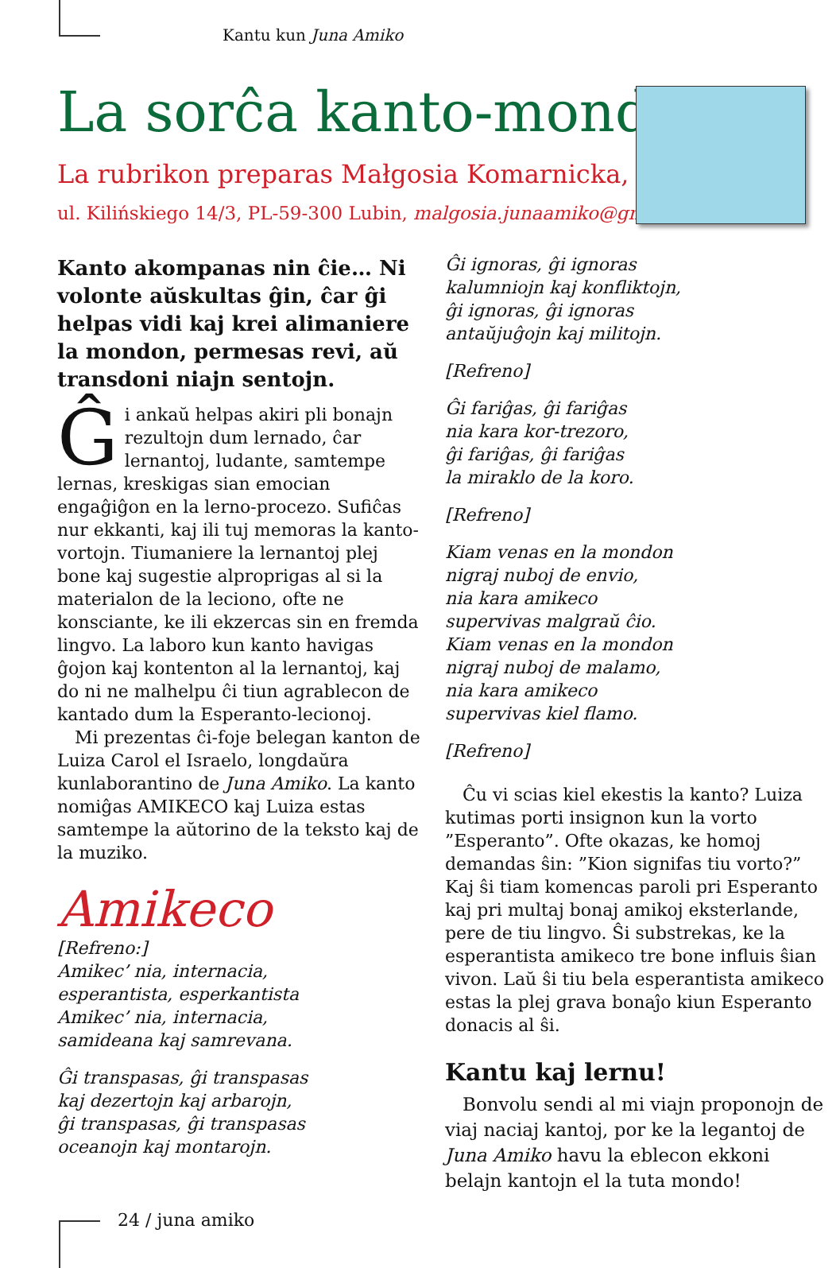Kantu kun Juna Amiko
La sorĉa kanto-mondo
La rubrikon preparas Małgosia Komarnicka,
ul. Kilińskiego 14/3, PL-59-300 Lubin, malgosia.junaamiko@gmail.com
Kanto akompanas nin ĉie… Ni volonte aŭskultas ĝin, ĉar ĝi helpas vidi kaj krei alimaniere la mondon, permesas revi, aŭ transdoni niajn sentojn.
Ĝi ankaŭ helpas akiri pli bonajn rezultojn dum lernado, ĉar lernantoj, ludante, samtempe lernas, kreskigas sian emocian engaĝiĝon en la lerno-procezo. Sufiĉas nur ekkanti, kaj ili tuj memoras la kanto-vortojn. Tiumaniere la lernantoj plej bone kaj sugestie alpropri­gas al si la materialon de la leciono, ofte ne konsciante, ke ili ekzercas sin en fremda lingvo. La laboro kun kanto havigas ĝojon kaj kontenton al la lernantoj, kaj do ni ne malhelpu ĉi tiun agrablecon de kantado dum la Esperanto-lecionoj.
Mi prezentas ĉi-foje belegan kanton de Luiza Carol el Israelo, longdaŭra kunlaborantino de Juna Amiko. La kanto nomiĝas AMIKECO kaj Luiza estas samtempe la aŭtorino de la teksto kaj de la muziko.
Amikeco
[Refreno:]
Amikec’ nia, internacia,
esperantista, esperkantista
Amikec’ nia, internacia,
samideana kaj samrevana.
Ĝi transpasas, ĝi transpasas
kaj dezertojn kaj arbarojn,
ĝi transpasas, ĝi transpasas
oceanojn kaj montarojn.
Ĝi ignoras, ĝi ignoras
kalumniojn kaj konfliktojn,
ĝi ignoras, ĝi ignoras
antaŭjuĝojn kaj militojn.
[Refreno]
Ĝi fariĝas, ĝi fariĝas
nia kara kor-trezoro,
ĝi fariĝas, ĝi fariĝas
la miraklo de la koro.
[Refreno]
Kiam venas en la mondon
nigraj nuboj de envio,
nia kara amikeco
supervivas malgraŭ ĉio.
Kiam venas en la mondon
nigraj nuboj de malamo,
nia kara amikeco
supervivas kiel flamo.
[Refreno]
Ĉu vi scias kiel ekestis la kanto? Luiza kutimas porti insignon kun la vorto ”Esperanto”. Ofte okazas, ke homoj demandas ŝin: ”Kion signifas tiu vorto?” Kaj ŝi tiam komencas paroli pri Esperanto kaj pri multaj bonaj amikoj eksterlande, pere de tiu lingvo. Ŝi substrekas, ke la esperantista amikeco tre bone influis ŝian vivon. Laŭ ŝi tiu bela esperantista amikeco estas la plej grava bonaĵo kiun Esperanto donacis al ŝi.
Kantu kaj lernu!
Bonvolu sendi al mi viajn proponojn de viaj naciaj kantoj, por ke la legantoj de Juna Amiko havu la eblecon ekkoni belajn kantojn el la tuta mondo!
24 / juna amiko